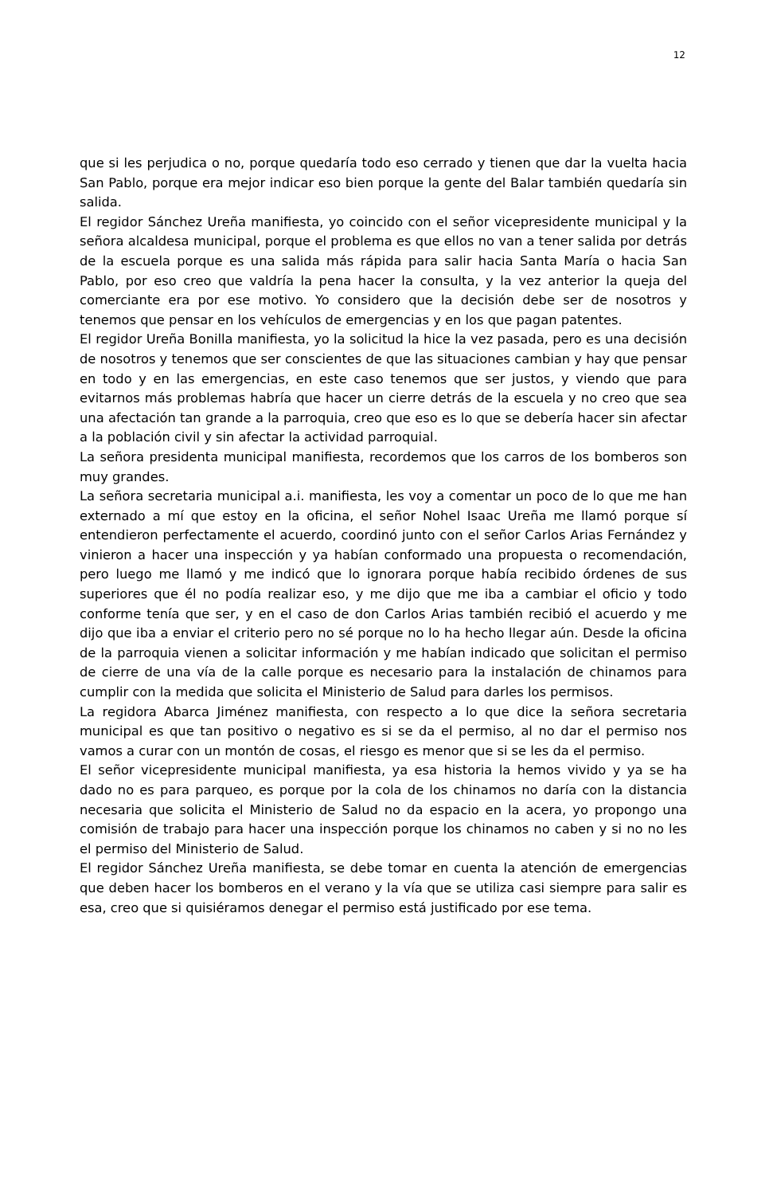12
que si les perjudica o no, porque quedaría todo eso cerrado y tienen que dar la vuelta hacia San Pablo, porque era mejor indicar eso bien porque la gente del Balar también quedaría sin salida.
El regidor Sánchez Ureña manifiesta, yo coincido con el señor vicepresidente municipal y la señora alcaldesa municipal, porque el problema es que ellos no van a tener salida por detrás de la escuela porque es una salida más rápida para salir hacia Santa María o hacia San Pablo, por eso creo que valdría la pena hacer la consulta, y la vez anterior la queja del comerciante era por ese motivo. Yo considero que la decisión debe ser de nosotros y tenemos que pensar en los vehículos de emergencias y en los que pagan patentes.
El regidor Ureña Bonilla manifiesta, yo la solicitud la hice la vez pasada, pero es una decisión de nosotros y tenemos que ser conscientes de que las situaciones cambian y hay que pensar en todo y en las emergencias, en este caso tenemos que ser justos, y viendo que para evitarnos más problemas habría que hacer un cierre detrás de la escuela y no creo que sea una afectación tan grande a la parroquia, creo que eso es lo que se debería hacer sin afectar a la población civil y sin afectar la actividad parroquial.
La señora presidenta municipal manifiesta, recordemos que los carros de los bomberos son muy grandes.
La señora secretaria municipal a.i. manifiesta, les voy a comentar un poco de lo que me han externado a mí que estoy en la oficina, el señor Nohel Isaac Ureña me llamó porque sí entendieron perfectamente el acuerdo, coordinó junto con el señor Carlos Arias Fernández y vinieron a hacer una inspección y ya habían conformado una propuesta o recomendación, pero luego me llamó y me indicó que lo ignorara porque había recibido órdenes de sus superiores que él no podía realizar eso, y me dijo que me iba a cambiar el oficio y todo conforme tenía que ser, y en el caso de don Carlos Arias también recibió el acuerdo y me dijo que iba a enviar el criterio pero no sé porque no lo ha hecho llegar aún. Desde la oficina de la parroquia vienen a solicitar información y me habían indicado que solicitan el permiso de cierre de una vía de la calle porque es necesario para la instalación de chinamos para cumplir con la medida que solicita el Ministerio de Salud para darles los permisos.
La regidora Abarca Jiménez manifiesta, con respecto a lo que dice la señora secretaria municipal es que tan positivo o negativo es si se da el permiso, al no dar el permiso nos vamos a curar con un montón de cosas, el riesgo es menor que si se les da el permiso.
El señor vicepresidente municipal manifiesta, ya esa historia la hemos vivido y ya se ha dado no es para parqueo, es porque por la cola de los chinamos no daría con la distancia necesaria que solicita el Ministerio de Salud no da espacio en la acera, yo propongo una comisión de trabajo para hacer una inspección porque los chinamos no caben y si no no les el permiso del Ministerio de Salud.
El regidor Sánchez Ureña manifiesta, se debe tomar en cuenta la atención de emergencias que deben hacer los bomberos en el verano y la vía que se utiliza casi siempre para salir es esa, creo que si quisiéramos denegar el permiso está justificado por ese tema.